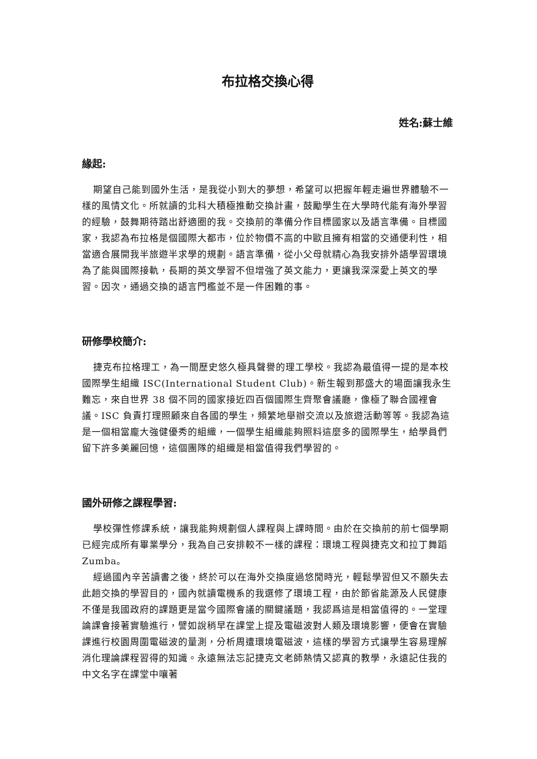布拉格交換心得
姓名:蘇士維
緣起:
期望自己能到國外生活，是我從小到大的夢想，希望可以把握年輕走遍世界體驗不一樣的風情文化。所就讀的北科大積極推動交換計畫，鼓勵學生在大學時代能有海外學習的經驗，鼓舞期待踏出舒適圈的我。交換前的準備分作目標國家以及語言準備。目標國家，我認為布拉格是個國際大都市，位於物價不高的中歐且擁有相當的交通便利性，相當適合展開我半旅遊半求學的規劃。語言準備，從小父母就精心為我安排外語學習環境為了能與國際接軌，長期的英文學習不但增強了英文能力，更讓我深深愛上英文的學習。因次，通過交換的語言門檻並不是一件困難的事。
研修學校簡介:
捷克布拉格理工，為一間歷史悠久極具聲譽的理工學校。我認為最值得一提的是本校國際學生組織 ISC(International Student Club)。新生報到那盛大的場面讓我永生難忘，來自世界 38 個不同的國家接近四百個國際生齊聚會議廳，像極了聯合國裡會議。ISC 負責打理照顧來自各國的學生，頻繁地舉辦交流以及旅遊活動等等。我認為這是一個相當龐大強健優秀的組織，一個學生組織能夠照料這麼多的國際學生，給學員們留下許多美麗回憶，這個團隊的組織是相當值得我們學習的。
國外研修之課程學習:
學校彈性修課系統，讓我能夠規劃個人課程與上課時間。由於在交換前的前七個學期已經完成所有畢業學分，我為自己安排較不一樣的課程：環境工程與捷克文和拉丁舞蹈 Zumba。
經過國內辛苦讀書之後，終於可以在海外交換度過悠閒時光，輕鬆學習但又不願失去此趟交換的學習目的，國內就讀電機系的我選修了環境工程，由於節省能源及人民健康不僅是我國政府的課題更是當今國際會議的關鍵議題，我認爲這是相當值得的。一堂理論課會接著實驗進行，譬如說稍早在課堂上提及電磁波對人類及環境影響，便會在實驗課進行校園周圍電磁波的量測，分析周遭環境電磁波，這樣的學習方式讓學生容易理解消化理論課程習得的知識。永遠無法忘記捷克文老師熱情又認真的教學，永遠記住我的中文名字在課堂中嚷著